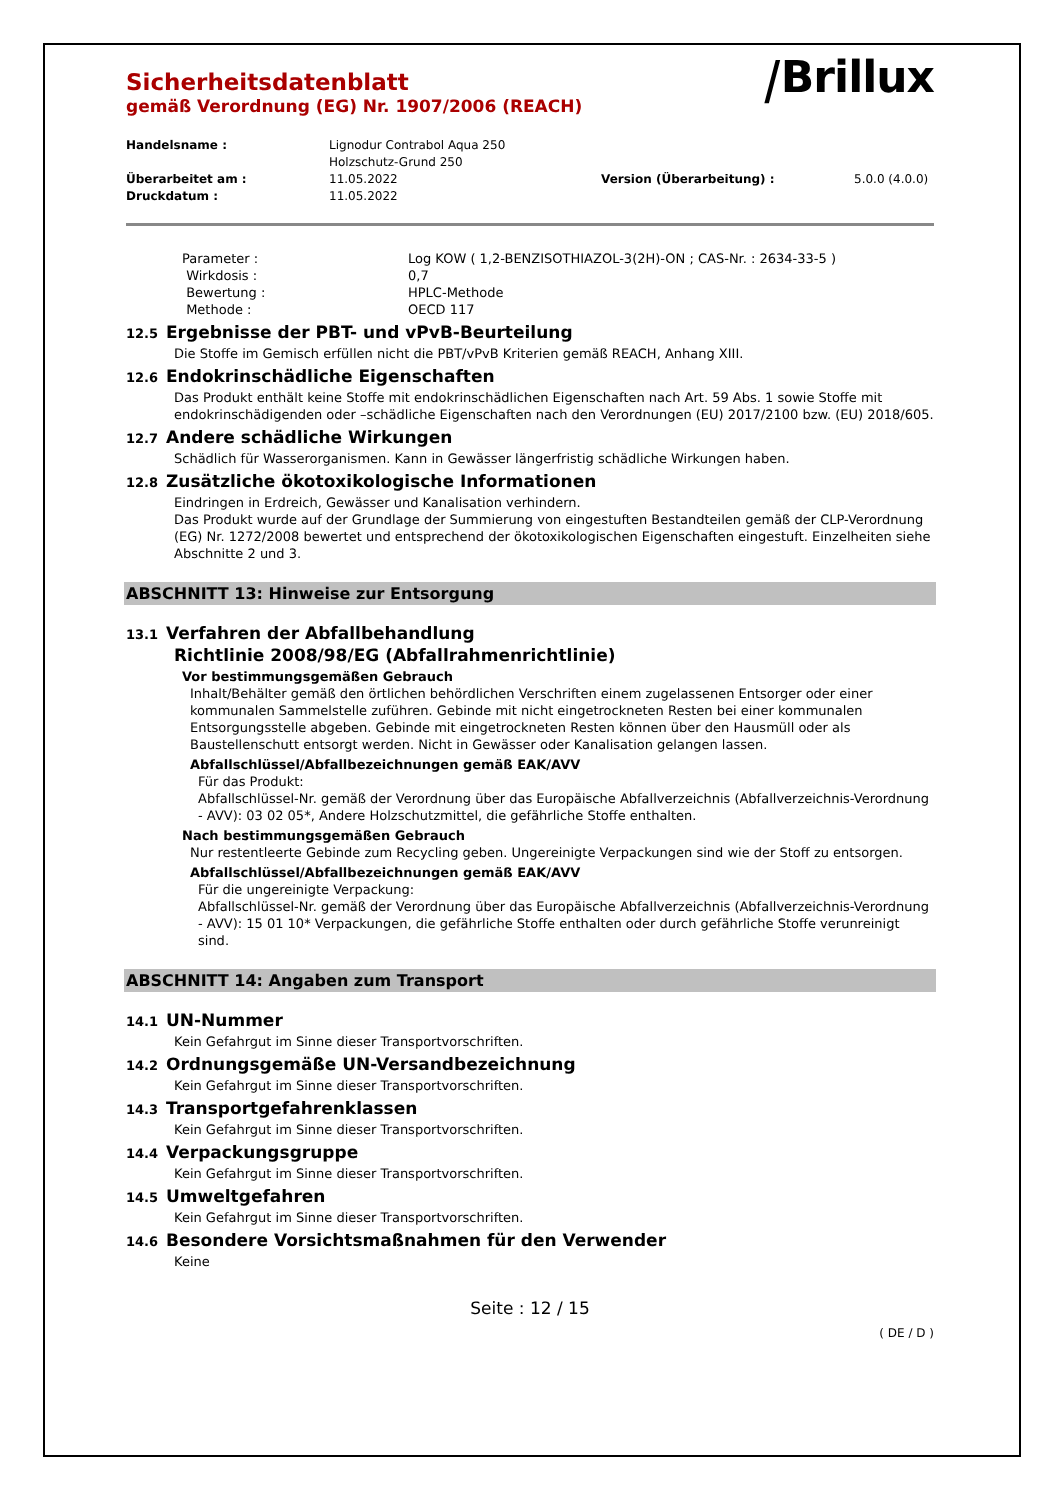⧸Brillux
Sicherheitsdatenblatt
gemäß Verordnung (EG) Nr. 1907/2006 (REACH)
Handelsname :
Lignodur Contrabol Aqua 250
Holzschutz-Grund 250
Überarbeitet am :
11.05.2022
Version (Überarbeitung) :
5.0.0 (4.0.0)
Druckdatum :
11.05.2022
Parameter :
Log KOW ( 1,2-BENZISOTHIAZOL-3(2H)-ON ; CAS-Nr. : 2634-33-5 )
Wirkdosis :
0,7
Bewertung :
HPLC-Methode
Methode :
OECD 117
12.5 Ergebnisse der PBT- und vPvB-Beurteilung
Die Stoffe im Gemisch erfüllen nicht die PBT/vPvB Kriterien gemäß REACH, Anhang XIII.
12.6 Endokrinschädliche Eigenschaften
Das Produkt enthält keine Stoffe mit endokrinschädlichen Eigenschaften nach Art. 59 Abs. 1 sowie Stoffe mit endokrinschädigenden oder –schädliche Eigenschaften nach den Verordnungen (EU) 2017/2100 bzw. (EU) 2018/605.
12.7 Andere schädliche Wirkungen
Schädlich für Wasserorganismen. Kann in Gewässer längerfristig schädliche Wirkungen haben.
12.8 Zusätzliche ökotoxikologische Informationen
Eindringen in Erdreich, Gewässer und Kanalisation verhindern.
Das Produkt wurde auf der Grundlage der Summierung von eingestuften Bestandteilen gemäß der CLP-Verordnung (EG) Nr. 1272/2008 bewertet und entsprechend der ökotoxikologischen Eigenschaften eingestuft. Einzelheiten siehe Abschnitte 2 und 3.
ABSCHNITT 13: Hinweise zur Entsorgung
13.1 Verfahren der Abfallbehandlung
Richtlinie 2008/98/EG (Abfallrahmenrichtlinie)
Vor bestimmungsgemäßen Gebrauch
Inhalt/Behälter gemäß den örtlichen behördlichen Verschriften einem zugelassenen Entsorger oder einer kommunalen Sammelstelle zuführen. Gebinde mit nicht eingetrockneten Resten bei einer kommunalen Entsorgungsstelle abgeben. Gebinde mit eingetrockneten Resten können über den Hausmüll oder als Baustellenschutt entsorgt werden. Nicht in Gewässer oder Kanalisation gelangen lassen.
Abfallschlüssel/Abfallbezeichnungen gemäß EAK/AVV
Für das Produkt:
Abfallschlüssel-Nr. gemäß der Verordnung über das Europäische Abfallverzeichnis (Abfallverzeichnis-Verordnung - AVV): 03 02 05*, Andere Holzschutzmittel, die gefährliche Stoffe enthalten.
Nach bestimmungsgemäßen Gebrauch
Nur restentleerte Gebinde zum Recycling geben. Ungereinigte Verpackungen sind wie der Stoff zu entsorgen.
Abfallschlüssel/Abfallbezeichnungen gemäß EAK/AVV
Für die ungereinigte Verpackung:
Abfallschlüssel-Nr. gemäß der Verordnung über das Europäische Abfallverzeichnis (Abfallverzeichnis-Verordnung - AVV): 15 01 10* Verpackungen, die gefährliche Stoffe enthalten oder durch gefährliche Stoffe verunreinigt sind.
ABSCHNITT 14: Angaben zum Transport
14.1 UN-Nummer
Kein Gefahrgut im Sinne dieser Transportvorschriften.
14.2 Ordnungsgemäße UN-Versandbezeichnung
Kein Gefahrgut im Sinne dieser Transportvorschriften.
14.3 Transportgefahrenklassen
Kein Gefahrgut im Sinne dieser Transportvorschriften.
14.4 Verpackungsgruppe
Kein Gefahrgut im Sinne dieser Transportvorschriften.
14.5 Umweltgefahren
Kein Gefahrgut im Sinne dieser Transportvorschriften.
14.6 Besondere Vorsichtsmaßnahmen für den Verwender
Keine
Seite : 12 / 15
( DE / D )